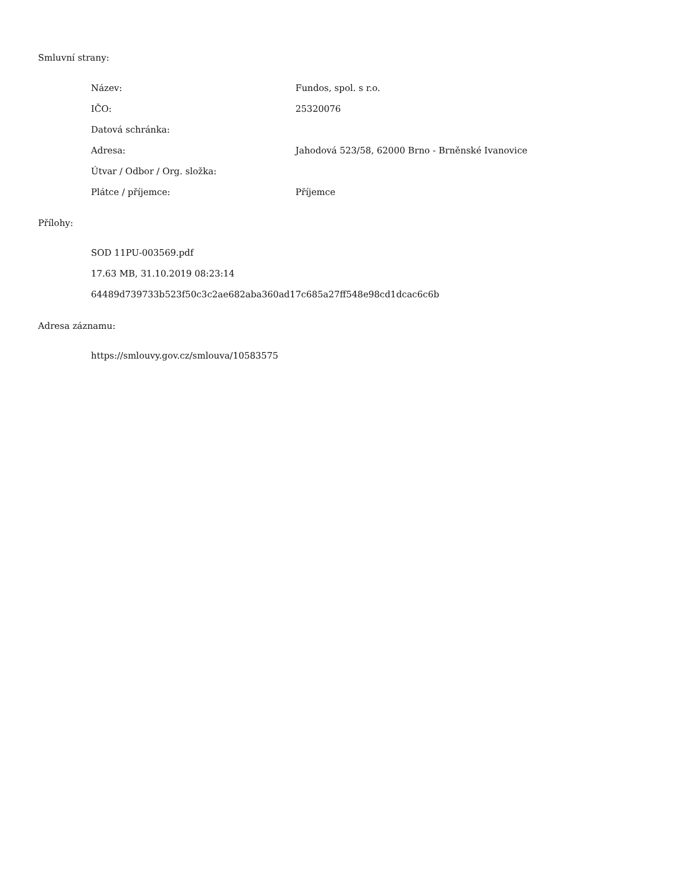Smluvní strany:
| Název: | Fundos, spol. s r.o. |
| IČO: | 25320076 |
| Datová schránka: | |
| Adresa: | Jahodová 523/58, 62000 Brno - Brněnské Ivanovice |
| Útvar / Odbor / Org. složka: | |
| Plátce / příjemce: | Příjemce |
Přílohy:
SOD 11PU-003569.pdf
17.63 MB, 31.10.2019 08:23:14
64489d739733b523f50c3c2ae682aba360ad17c685a27ff548e98cd1dcac6c6b
Adresa záznamu:
https://smlouvy.gov.cz/smlouva/10583575